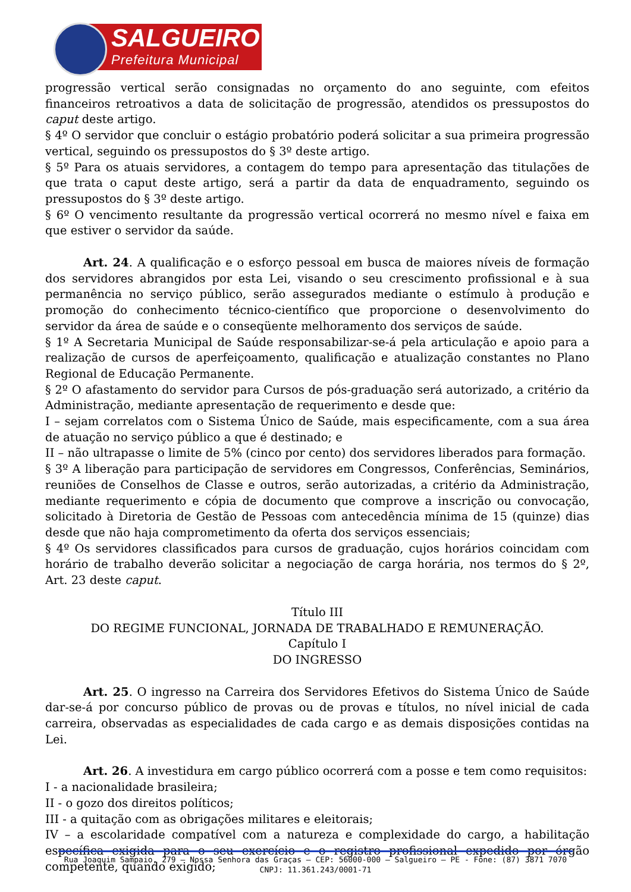SALGUEIRO
Prefeitura Municipal
progressão vertical serão consignadas no orçamento do ano seguinte, com efeitos financeiros retroativos a data de solicitação de progressão, atendidos os pressupostos do caput deste artigo.
§ 4º O servidor que concluir o estágio probatório poderá solicitar a sua primeira progressão vertical, seguindo os pressupostos do § 3º deste artigo.
§ 5º Para os atuais servidores, a contagem do tempo para apresentação das titulações de que trata o caput deste artigo, será a partir da data de enquadramento, seguindo os pressupostos do § 3º deste artigo.
§ 6º O vencimento resultante da progressão vertical ocorrerá no mesmo nível e faixa em que estiver o servidor da saúde.
Art. 24. A qualificação e o esforço pessoal em busca de maiores níveis de formação dos servidores abrangidos por esta Lei, visando o seu crescimento profissional e à sua permanência no serviço público, serão assegurados mediante o estímulo à produção e promoção do conhecimento técnico-científico que proporcione o desenvolvimento do servidor da área de saúde e o conseqüente melhoramento dos serviços de saúde.
§ 1º A Secretaria Municipal de Saúde responsabilizar-se-á pela articulação e apoio para a realização de cursos de aperfeiçoamento, qualificação e atualização constantes no Plano Regional de Educação Permanente.
§ 2º O afastamento do servidor para Cursos de pós-graduação será autorizado, a critério da Administração, mediante apresentação de requerimento e desde que:
I – sejam correlatos com o Sistema Único de Saúde, mais especificamente, com a sua área de atuação no serviço público a que é destinado; e
II – não ultrapasse o limite de 5% (cinco por cento) dos servidores liberados para formação.
§ 3º A liberação para participação de servidores em Congressos, Conferências, Seminários, reuniões de Conselhos de Classe e outros, serão autorizadas, a critério da Administração, mediante requerimento e cópia de documento que comprove a inscrição ou convocação, solicitado à Diretoria de Gestão de Pessoas com antecedência mínima de 15 (quinze) dias desde que não haja comprometimento da oferta dos serviços essenciais;
§ 4º Os servidores classificados para cursos de graduação, cujos horários coincidam com horário de trabalho deverão solicitar a negociação de carga horária, nos termos do § 2º, Art. 23 deste caput.
Título III
DO REGIME FUNCIONAL, JORNADA DE TRABALHADO E REMUNERAÇÃO.
Capítulo I
DO INGRESSO
Art. 25. O ingresso na Carreira dos Servidores Efetivos do Sistema Único de Saúde dar-se-á por concurso público de provas ou de provas e títulos, no nível inicial de cada carreira, observadas as especialidades de cada cargo e as demais disposições contidas na Lei.
Art. 26. A investidura em cargo público ocorrerá com a posse e tem como requisitos:
I - a nacionalidade brasileira;
II - o gozo dos direitos políticos;
III - a quitação com as obrigações militares e eleitorais;
IV – a escolaridade compatível com a natureza e complexidade do cargo, a habilitação específica exigida para o seu exercício e o registro profissional expedido por órgão competente, quando exigido;
Rua Joaquim Sampaio, 279 – Nossa Senhora das Graças – CEP: 56000-000 – Salgueiro – PE - Fone: (87) 3871 7070
CNPJ: 11.361.243/0001-71